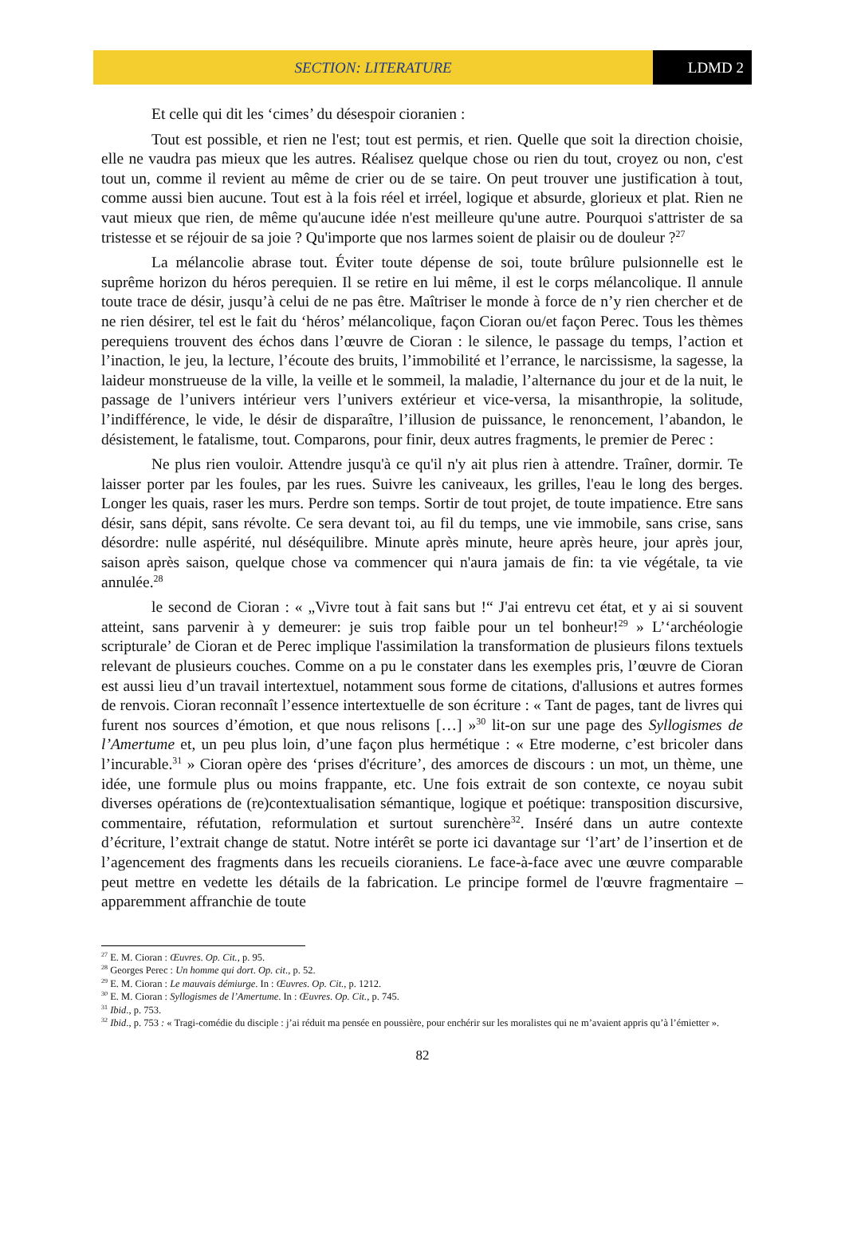SECTION: LITERATURE LDMD 2
Et celle qui dit les ‘cimes’ du désespoir cioranien :
Tout est possible, et rien ne l'est; tout est permis, et rien. Quelle que soit la direction choisie, elle ne vaudra pas mieux que les autres. Réalisez quelque chose ou rien du tout, croyez ou non, c'est tout un, comme il revient au même de crier ou de se taire. On peut trouver une justification à tout, comme aussi bien aucune. Tout est à la fois réel et irréel, logique et absurde, glorieux et plat. Rien ne vaut mieux que rien, de même qu'aucune idée n'est meilleure qu'une autre. Pourquoi s'attrister de sa tristesse et se réjouir de sa joie ? Qu'importe que nos larmes soient de plaisir ou de douleur ?<sup>27</sup>
La mélancolie abrase tout. Éviter toute dépense de soi, toute brûlure pulsionnelle est le suprême horizon du héros perequien. Il se retire en lui même, il est le corps mélancolique. Il annule toute trace de désir, jusqu’à celui de ne pas être. Maîtriser le monde à force de n’y rien chercher et de ne rien désirer, tel est le fait du ‘héros’ mélancolique, façon Cioran ou/et façon Perec. Tous les thèmes perequiens trouvent des échos dans l’œuvre de Cioran : le silence, le passage du temps, l’action et l’inaction, le jeu, la lecture, l’écoute des bruits, l’immobilité et l’errance, le narcissisme, la sagesse, la laideur monstrueuse de la ville, la veille et le sommeil, la maladie, l’alternance du jour et de la nuit, le passage de l’univers intérieur vers l’univers extérieur et vice-versa, la misanthropie, la solitude, l’indifférence, le vide, le désir de disparaître, l’illusion de puissance, le renoncement, l’abandon, le désistement, le fatalisme, tout. Comparons, pour finir, deux autres fragments, le premier de Perec :
Ne plus rien vouloir. Attendre jusqu'à ce qu'il n'y ait plus rien à attendre. Traîner, dormir. Te laisser porter par les foules, par les rues. Suivre les caniveaux, les grilles, l'eau le long des berges. Longer les quais, raser les murs. Perdre son temps. Sortir de tout projet, de toute impatience. Etre sans désir, sans dépit, sans révolte. Ce sera devant toi, au fil du temps, une vie immobile, sans crise, sans désordre: nulle aspérité, nul déséquilibre. Minute après minute, heure après heure, jour après jour, saison après saison, quelque chose va commencer qui n'aura jamais de fin: ta vie végétale, ta vie annulée.<sup>28</sup>
le second de Cioran : « „Vivre tout à fait sans but !“ J'ai entrevu cet état, et y ai si souvent atteint, sans parvenir à y demeurer: je suis trop faible pour un tel bonheur!<sup>29</sup> » L’‘archéologie scripturale’ de Cioran et de Perec implique l'assimilation la transformation de plusieurs filons textuels relevant de plusieurs couches. Comme on a pu le constater dans les exemples pris, l’œuvre de Cioran est aussi lieu d’un travail intertextuel, notamment sous forme de citations, d'allusions et autres formes de renvois. Cioran reconnaît l’essence intertextuelle de son écriture : « Tant de pages, tant de livres qui furent nos sources d’émotion, et que nous relisons […] »<sup>30</sup> lit-on sur une page des Syllogismes de l’Amertume et, un peu plus loin, d’une façon plus hermétique : « Etre moderne, c’est bricoler dans l’incurable.<sup>31</sup> » Cioran opère des ‘prises d'écriture’, des amorces de discours : un mot, un thème, une idée, une formule plus ou moins frappante, etc. Une fois extrait de son contexte, ce noyau subit diverses opérations de (re)contextualisation sémantique, logique et poétique: transposition discursive, commentaire, réfutation, reformulation et surtout surenchère<sup>32</sup>. Inséré dans un autre contexte d’écriture, l’extrait change de statut. Notre intérêt se porte ici davantage sur ‘l’art’ de l’insertion et de l’agencement des fragments dans les recueils cioraniens. Le face-à-face avec une œuvre comparable peut mettre en vedette les détails de la fabrication. Le principe formel de l'œuvre fragmentaire – apparemment affranchie de toute
<sup>27</sup> E. M. Cioran : Œuvres. Op. Cit., p. 95.
<sup>28</sup> Georges Perec : Un homme qui dort. Op. cit., p. 52.
<sup>29</sup> E. M. Cioran : Le mauvais démiurge. In : Œuvres. Op. Cit., p. 1212.
<sup>30</sup> E. M. Cioran : Syllogismes de l’Amertume. In : Œuvres. Op. Cit., p. 745.
<sup>31</sup> Ibid., p. 753.
<sup>32</sup> Ibid., p. 753 : « Tragi-comédie du disciple : j’ai réduit ma pensée en poussière, pour enchérir sur les moralistes qui ne m’avaient appris qu’à l’émietter ».
82